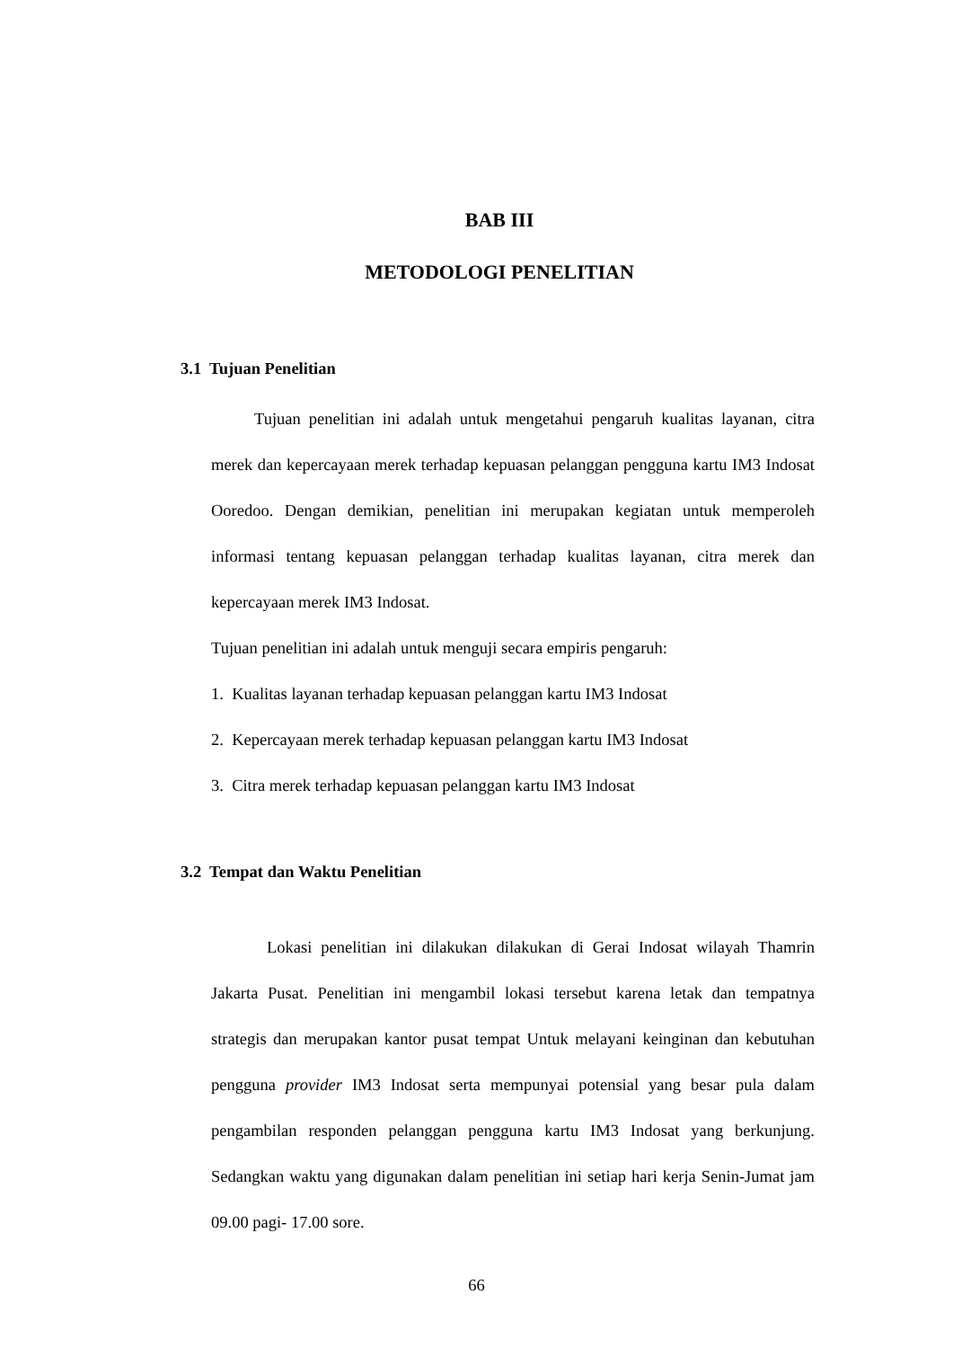BAB III
METODOLOGI PENELITIAN
3.1 Tujuan Penelitian
Tujuan penelitian ini adalah untuk mengetahui pengaruh kualitas layanan, citra merek dan kepercayaan merek terhadap kepuasan pelanggan pengguna kartu IM3 Indosat Ooredoo. Dengan demikian, penelitian ini merupakan kegiatan untuk memperoleh informasi tentang kepuasan pelanggan terhadap kualitas layanan, citra merek dan kepercayaan merek IM3 Indosat.
Tujuan penelitian ini adalah untuk menguji secara empiris pengaruh:
1. Kualitas layanan terhadap kepuasan pelanggan kartu IM3 Indosat
2. Kepercayaan merek terhadap kepuasan pelanggan kartu IM3 Indosat
3. Citra merek terhadap kepuasan pelanggan kartu IM3 Indosat
3.2 Tempat dan Waktu Penelitian
Lokasi penelitian ini dilakukan dilakukan di Gerai Indosat wilayah Thamrin Jakarta Pusat. Penelitian ini mengambil lokasi tersebut karena letak dan tempatnya strategis dan merupakan kantor pusat tempat Untuk melayani keinginan dan kebutuhan pengguna provider IM3 Indosat serta mempunyai potensial yang besar pula dalam pengambilan responden pelanggan pengguna kartu IM3 Indosat yang berkunjung. Sedangkan waktu yang digunakan dalam penelitian ini setiap hari kerja Senin-Jumat jam 09.00 pagi- 17.00 sore.
66